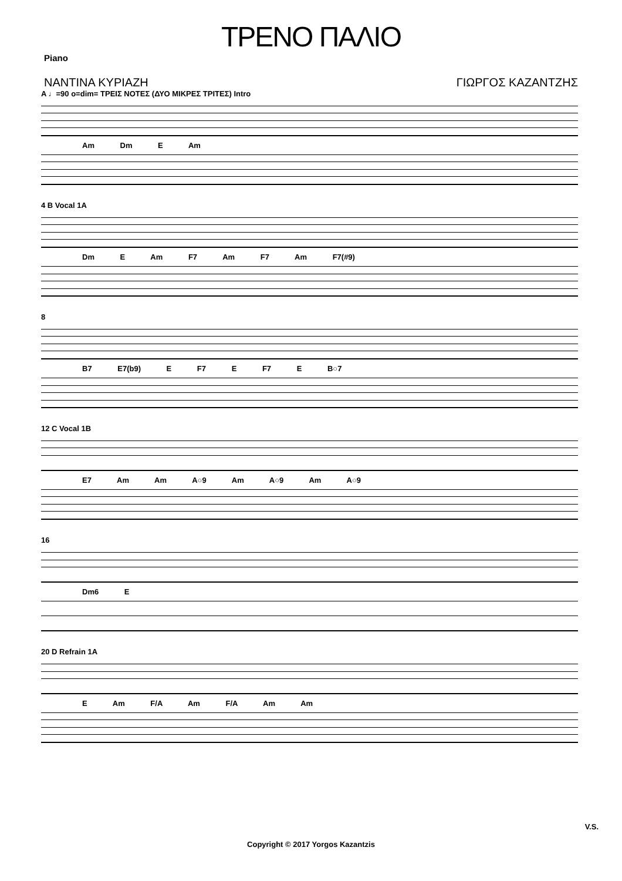ΤΡΕΝΟ ΠΑΛΙΟ
Piano
ΝΑΝΤΙΝΑ ΚΥΡΙΑΖΗ ΓΙΩΡΓΟΣ ΚΑΖΑΝΤΖΗΣ
A ♩=90 o=dim= ΤΡΕΙΣ ΝΟΤΕΣ (ΔΥΟ ΜΙΚΡΕΣ ΤΡΙΤΕΣ) Intro
Am Dm E Am
4 B Vocal 1A
Dm E Am F7 Am F7 Am F7(#9)
8
B7 E7(b9) E F7 E F7 E B○7
12 C Vocal 1B
E7 Am Am A○9 Am A○9 Am A○9
16
Dm6 E
20 D Refrain 1A
E Am F/A Am F/A Am Am
V.S.
Copyright © 2017 Yorgos Kazantzis